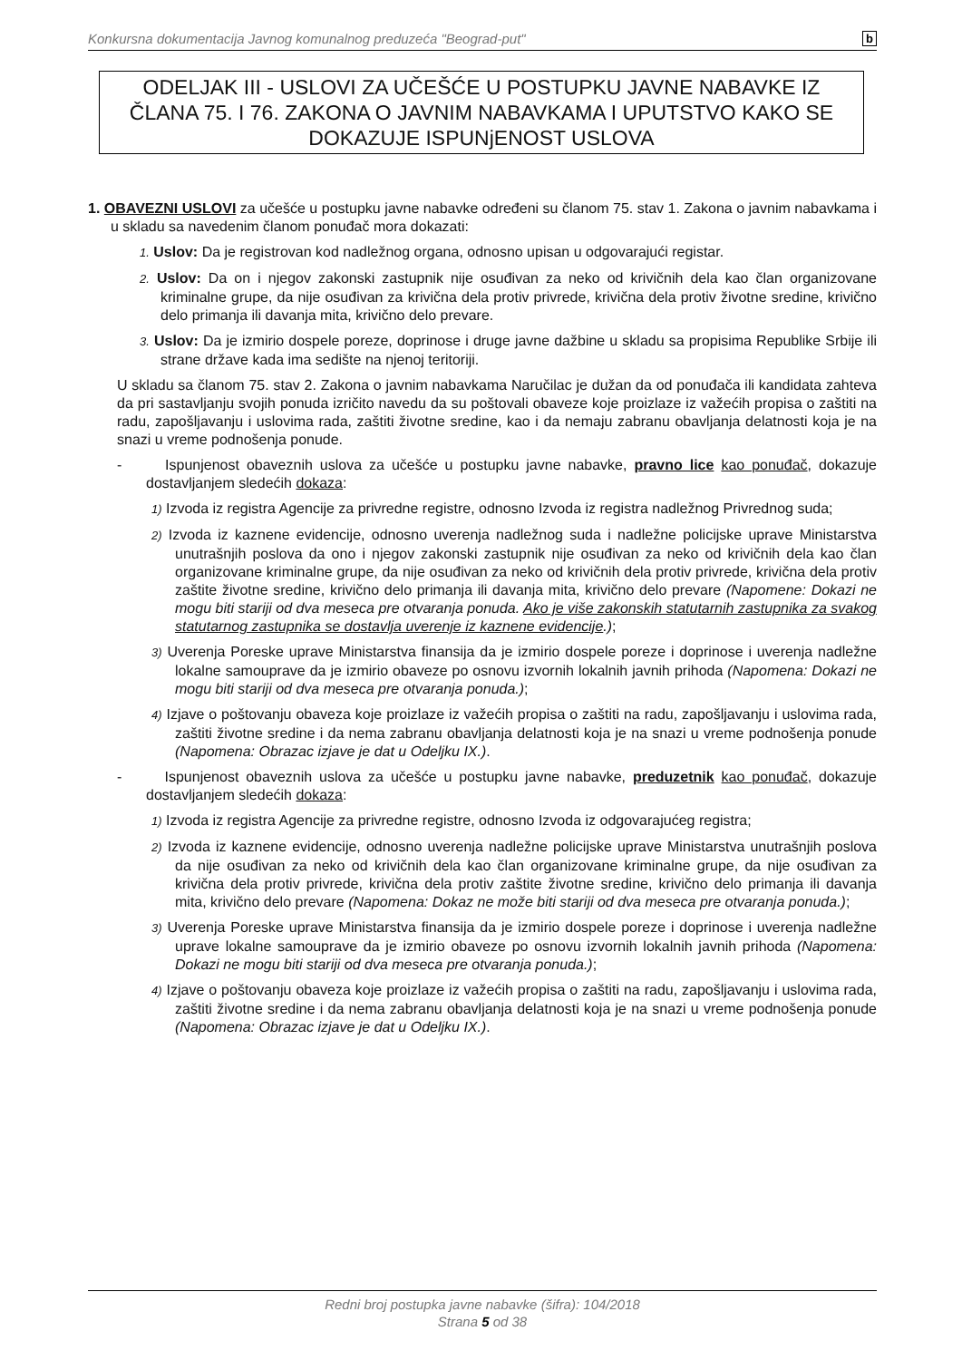Konkursna dokumentacija Javnog komunalnog preduzeća "Beograd-put" b
ODELJAK III - USLOVI ZA UČEŠĆE U POSTUPKU JAVNE NABAVKE IZ ČLANA 75. I 76. ZAKONA O JAVNIM NABAVKAMA I UPUTSTVO KAKO SE DOKAZUJE ISPUNjENOST USLOVA
1. OBAVEZNI USLOVI za učešće u postupku javne nabavke određeni su članom 75. stav 1. Zakona o javnim nabavkama i u skladu sa navedenim članom ponuđač mora dokazati:
1. Uslov: Da je registrovan kod nadležnog organa, odnosno upisan u odgovarajući registar.
2. Uslov: Da on i njegov zakonski zastupnik nije osuđivan za neko od krivičnih dela kao član organizovane kriminalne grupe, da nije osuđivan za krivična dela protiv privrede, krivična dela protiv životne sredine, krivično delo primanja ili davanja mita, krivično delo prevare.
3. Uslov: Da je izmirio dospele poreze, doprinose i druge javne dažbine u skladu sa propisima Republike Srbije ili strane države kada ima sedište na njenoj teritoriji.
U skladu sa članom 75. stav 2. Zakona o javnim nabavkama Naručilac je dužan da od ponuđača ili kandidata zahteva da pri sastavljanju svojih ponuda izričito navedu da su poštovali obaveze koje proizlaze iz važećih propisa o zaštiti na radu, zapošljavanju i uslovima rada, zaštiti životne sredine, kao i da nemaju zabranu obavljanja delatnosti koja je na snazi u vreme podnošenja ponude.
- Ispunjenost obaveznih uslova za učešće u postupku javne nabavke, pravno lice kao ponuđač, dokazuje dostavljanjem sledećih dokaza:
1) Izvoda iz registra Agencije za privredne registre, odnosno Izvoda iz registra nadležnog Privrednog suda;
2) Izvoda iz kaznene evidencije, odnosno uverenja nadležnog suda i nadležne policijske uprave Ministarstva unutrašnjih poslova da ono i njegov zakonski zastupnik nije osuđivan za neko od krivičnih dela kao član organizovane kriminalne grupe, da nije osuđivan za neko od krivičnih dela protiv privrede, krivična dela protiv zaštite životne sredine, krivično delo primanja ili davanja mita, krivično delo prevare (Napomene: Dokazi ne mogu biti stariji od dva meseca pre otvaranja ponuda. Ako je više zakonskih statutarnih zastupnika za svakog statutarnog zastupnika se dostavlja uverenje iz kaznene evidencije.);
3) Uverenja Poreske uprave Ministarstva finansija da je izmirio dospele poreze i doprinose i uverenja nadležne lokalne samouprave da je izmirio obaveze po osnovu izvornih lokalnih javnih prihoda (Napomena: Dokazi ne mogu biti stariji od dva meseca pre otvaranja ponuda.);
4) Izjave o poštovanju obaveza koje proizlaze iz važećih propisa o zaštiti na radu, zapošljavanju i uslovima rada, zaštiti životne sredine i da nema zabranu obavljanja delatnosti koja je na snazi u vreme podnošenja ponude (Napomena: Obrazac izjave je dat u Odeljku IX.).
- Ispunjenost obaveznih uslova za učešće u postupku javne nabavke, preduzetnik kao ponuđač, dokazuje dostavljanjem sledećih dokaza:
1) Izvoda iz registra Agencije za privredne registre, odnosno Izvoda iz odgovarajućeg registra;
2) Izvoda iz kaznene evidencije, odnosno uverenja nadležne policijske uprave Ministarstva unutrašnjih poslova da nije osuđivan za neko od krivičnih dela kao član organizovane kriminalne grupe, da nije osuđivan za krivična dela protiv privrede, krivična dela protiv zaštite životne sredine, krivično delo primanja ili davanja mita, krivično delo prevare (Napomena: Dokaz ne može biti stariji od dva meseca pre otvaranja ponuda.);
3) Uverenja Poreske uprave Ministarstva finansija da je izmirio dospele poreze i doprinose i uverenja nadležne uprave lokalne samouprave da je izmirio obaveze po osnovu izvornih lokalnih javnih prihoda (Napomena: Dokazi ne mogu biti stariji od dva meseca pre otvaranja ponuda.);
4) Izjave o poštovanju obaveza koje proizlaze iz važećih propisa o zaštiti na radu, zapošljavanju i uslovima rada, zaštiti životne sredine i da nema zabranu obavljanja delatnosti koja je na snazi u vreme podnošenja ponude (Napomena: Obrazac izjave je dat u Odeljku IX.).
Redni broj postupka javne nabavke (šifra): 104/2018
Strana 5 od 38